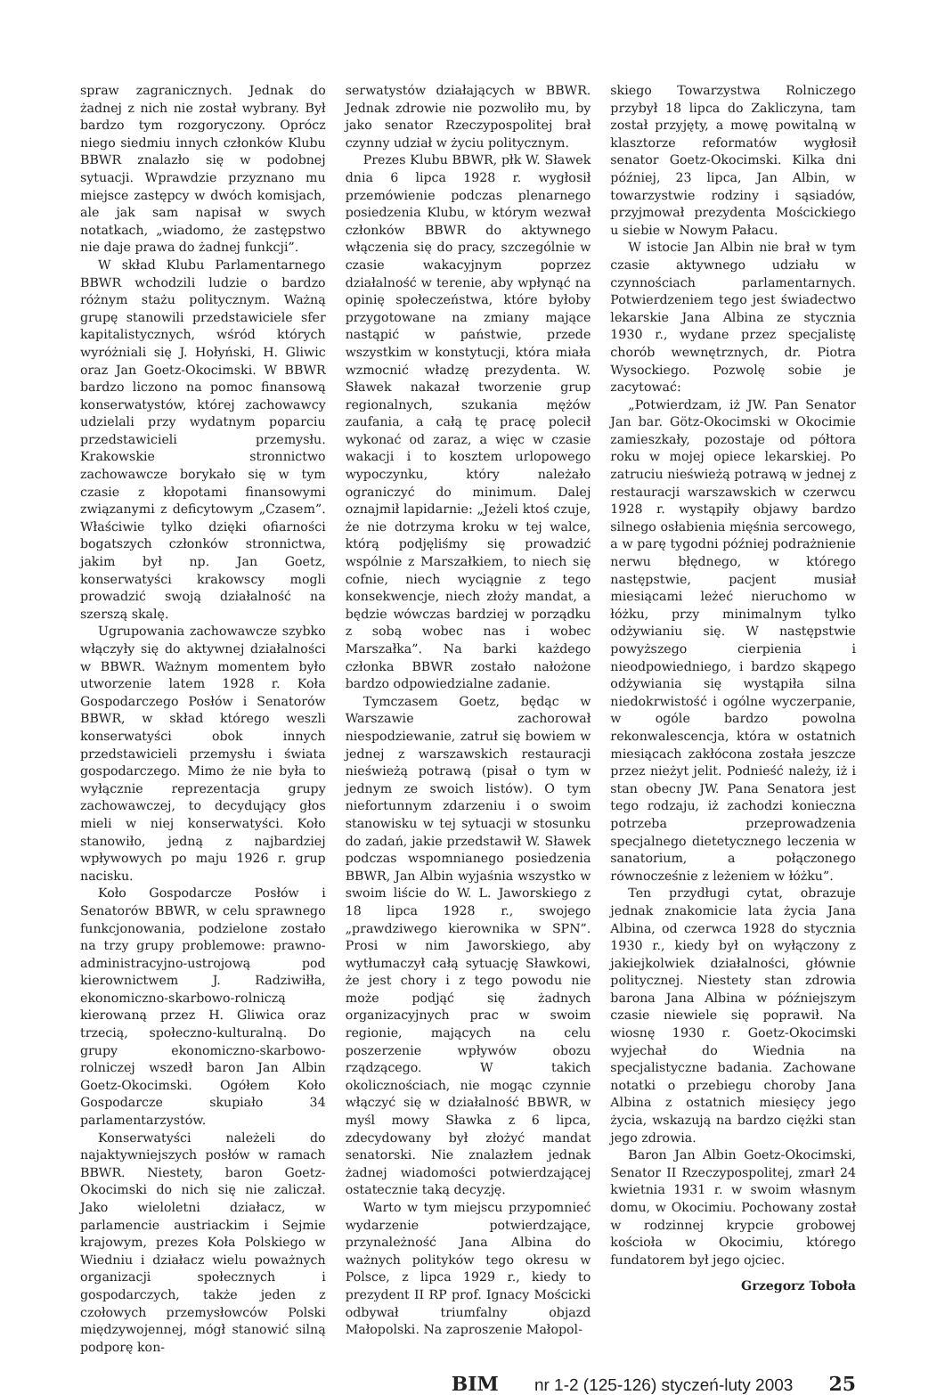spraw zagranicznych. Jednak do żadnej z nich nie został wybrany. Był bardzo tym rozgoryczony. Oprócz niego siedmiu innych członków Klubu BBWR znalazło się w podobnej sytuacji. Wprawdzie przyznano mu miejsce zastępcy w dwóch komisjach, ale jak sam napisał w swych notatkach, „wiadomo, że zastępstwo nie daje prawa do żadnej funkcji”.
W skład Klubu Parlamentarnego BBWR wchodzili ludzie o bardzo różnym stażu politycznym. Ważną grupę stanowili przedstawiciele sfer kapitalistycznych, wśród których wyróżniali się J. Hołyński, H. Gliwic oraz Jan Goetz-Okocimski. W BBWR bardzo liczono na pomoc finansową konserwatystów, której zachowawcy udzielali przy wydatnym poparciu przedstawicieli przemysłu. Krakowskie stronnictwo zachowawcze borykało się w tym czasie z kłopotami finansowymi związanymi z deficytowym „Czasem”. Właściwie tylko dzięki ofiarności bogatszych członków stronnictwa, jakim był np. Jan Goetz, konserwatyści krakowscy mogli prowadzić swoją działalność na szerszą skalę.
Ugrupowania zachowawcze szybko włączyły się do aktywnej działalności w BBWR. Ważnym momentem było utworzenie latem 1928 r. Koła Gospodarczego Posłów i Senatorów BBWR, w skład którego weszli konserwatyści obok innych przedstawicieli przemysłu i świata gospodarczego. Mimo że nie była to wyłącznie reprezentacja grupy zachowawczej, to decydujący głos mieli w niej konserwatyści. Koło stanowiło, jedną z najbardziej wpływowych po maju 1926 r. grup nacisku.
Koło Gospodarcze Posłów i Senatorów BBWR, w celu sprawnego funkcjonowania, podzielone zostało na trzy grupy problemowe: prawno-administracyjno-ustrojową pod kierownictwem J. Radziwiłła, ekonomiczno-skarbowo-rolniczą kierowaną przez H. Gliwica oraz trzecią, społeczno-kulturalną. Do grupy ekonomiczno-skarbowo-rolniczej wszedł baron Jan Albin Goetz-Okocimski. Ogółem Koło Gospodarcze skupiało 34 parlamentarzystów.
Konserwatyści należeli do najaktywniejszych posłów w ramach BBWR. Niestety, baron Goetz-Okocimski do nich się nie zaliczał. Jako wieloletni działacz, w parlamencie austriackim i Sejmie krajowym, prezes Koła Polskiego w Wiedniu i działacz wielu poważnych organizacji społecznych i gospodarczych, także jeden z czołowych przemysłowców Polski międzywojennej, mógł stanowić silną podporę kon-
serwatystów działających w BBWR. Jednak zdrowie nie pozwoliło mu, by jako senator Rzeczypospolitej brał czynny udział w życiu politycznym.
Prezes Klubu BBWR, płk W. Sławek dnia 6 lipca 1928 r. wygłosił przemówienie podczas plenarnego posiedzenia Klubu, w którym wezwał członków BBWR do aktywnego włączenia się do pracy, szczególnie w czasie wakacyjnym poprzez działalność w terenie, aby wpłynąć na opinię społeczeństwa, które byłoby przygotowane na zmiany mające nastąpić w państwie, przede wszystkim w konstytucji, która miała wzmocnić władzę prezydenta. W. Sławek nakazał tworzenie grup regionalnych, szukania mężów zaufania, a całą tę pracę polecił wykonać od zaraz, a więc w czasie wakacji i to kosztem urlopowego wypoczynku, który należało ograniczyć do minimum. Dalej oznajmił lapidarnie: „Jeżeli ktoś czuje, że nie dotrzyma kroku w tej walce, którą podjęliśmy się prowadzić wspólnie z Marszałkiem, to niech się cofnie, niech wyciągnie z tego konsekwencje, niech złoży mandat, a będzie wówczas bardziej w porządku z sobą wobec nas i wobec Marszałka”. Na barki każdego członka BBWR zostało nałożone bardzo odpowiedzialne zadanie.
Tymczasem Goetz, będąc w Warszawie zachorował niespodziewanie, zatruł się bowiem w jednej z warszawskich restauracji nieświeżą potrawą (pisał o tym w jednym ze swoich listów). O tym niefortunnym zdarzeniu i o swoim stanowisku w tej sytuacji w stosunku do zadań, jakie przedstawił W. Sławek podczas wspomnianego posiedzenia BBWR, Jan Albin wyjaśnia wszystko w swoim liście do W. L. Jaworskiego z 18 lipca 1928 r., swojego „prawdziwego kierownika w SPN”. Prosi w nim Jaworskiego, aby wytłumaczył całą sytuację Sławkowi, że jest chory i z tego powodu nie może podjąć się żadnych organizacyjnych prac w swoim regionie, mających na celu poszerzenie wpływów obozu rządzącego. W takich okolicznościach, nie mogąc czynnie włączyć się w działalność BBWR, w myśl mowy Sławka z 6 lipca, zdecydowany był złożyć mandat senatorski. Nie znalazłem jednak żadnej wiadomości potwierdzającej ostatecznie taką decyzję.
Warto w tym miejscu przypomnieć wydarzenie potwierdzające, przynależność Jana Albina do ważnych polityków tego okresu w Polsce, z lipca 1929 r., kiedy to prezydent II RP prof. Ignacy Mościcki odbywał triumfalny objazd Małopolski. Na zaproszenie Małopol-
skiego Towarzystwa Rolniczego przybył 18 lipca do Zakliczyna, tam został przyjęty, a mowę powitalną w klasztorze reformatów wygłosił senator Goetz-Okocimski. Kilka dni później, 23 lipca, Jan Albin, w towarzystwie rodziny i sąsiadów, przyjmował prezydenta Mościckiego u siebie w Nowym Pałacu.
W istocie Jan Albin nie brał w tym czasie aktywnego udziału w czynnościach parlamentarnych. Potwierdzeniem tego jest świadectwo lekarskie Jana Albina ze stycznia 1930 r., wydane przez specjalistę chorób wewnętrznych, dr. Piotra Wysockiego. Pozwolę sobie je zacytować:
„Potwierdzam, iż JW. Pan Senator Jan bar. Götz-Okocimski w Okocimie zamieszkały, pozostaje od półtora roku w mojej opiece lekarskiej. Po zatruciu nieświeżą potrawą w jednej z restauracji warszawskich w czerwcu 1928 r. wystąpiły objawy bardzo silnego osłabienia mięśnia sercowego, a w parę tygodni później podrażnienie nerwu błędnego, w którego następstwie, pacjent musiał miesiącami leżeć nieruchomo w łóżku, przy minimalnym tylko odżywianiu się. W następstwie powyższego cierpienia i nieodpowiedniego, i bardzo skąpego odżywiania się wystąpiła silna niedokrwistość i ogólne wyczerpanie, w ogóle bardzo powolna rekonwalescencja, która w ostatnich miesiącach zakłócona została jeszcze przez nieżyt jelit. Podnieść należy, iż i stan obecny JW. Pana Senatora jest tego rodzaju, iż zachodzi konieczna potrzeba przeprowadzenia specjalnego dietetycznego leczenia w sanatorium, a połączonego równocześnie z leżeniem w łóżku”.
Ten przydługi cytat, obrazuje jednak znakomicie lata życia Jana Albina, od czerwca 1928 do stycznia 1930 r., kiedy był on wyłączony z jakiejkolwiek działalności, głównie politycznej. Niestety stan zdrowia barona Jana Albina w późniejszym czasie niewiele się poprawił. Na wiosnę 1930 r. Goetz-Okocimski wyjechał do Wiednia na specjalistyczne badania. Zachowane notatki o przebiegu choroby Jana Albina z ostatnich miesięcy jego życia, wskazują na bardzo ciężki stan jego zdrowia.
Baron Jan Albin Goetz-Okocimski, Senator II Rzeczypospolitej, zmarł 24 kwietnia 1931 r. w swoim własnym domu, w Okocimiu. Pochowany został w rodzinnej krypcie grobowej kościoła w Okocimiu, którego fundatorem był jego ojciec.
Grzegorz Toboła
BIM nr 1-2 (125-126) styczeń-luty 2003 25